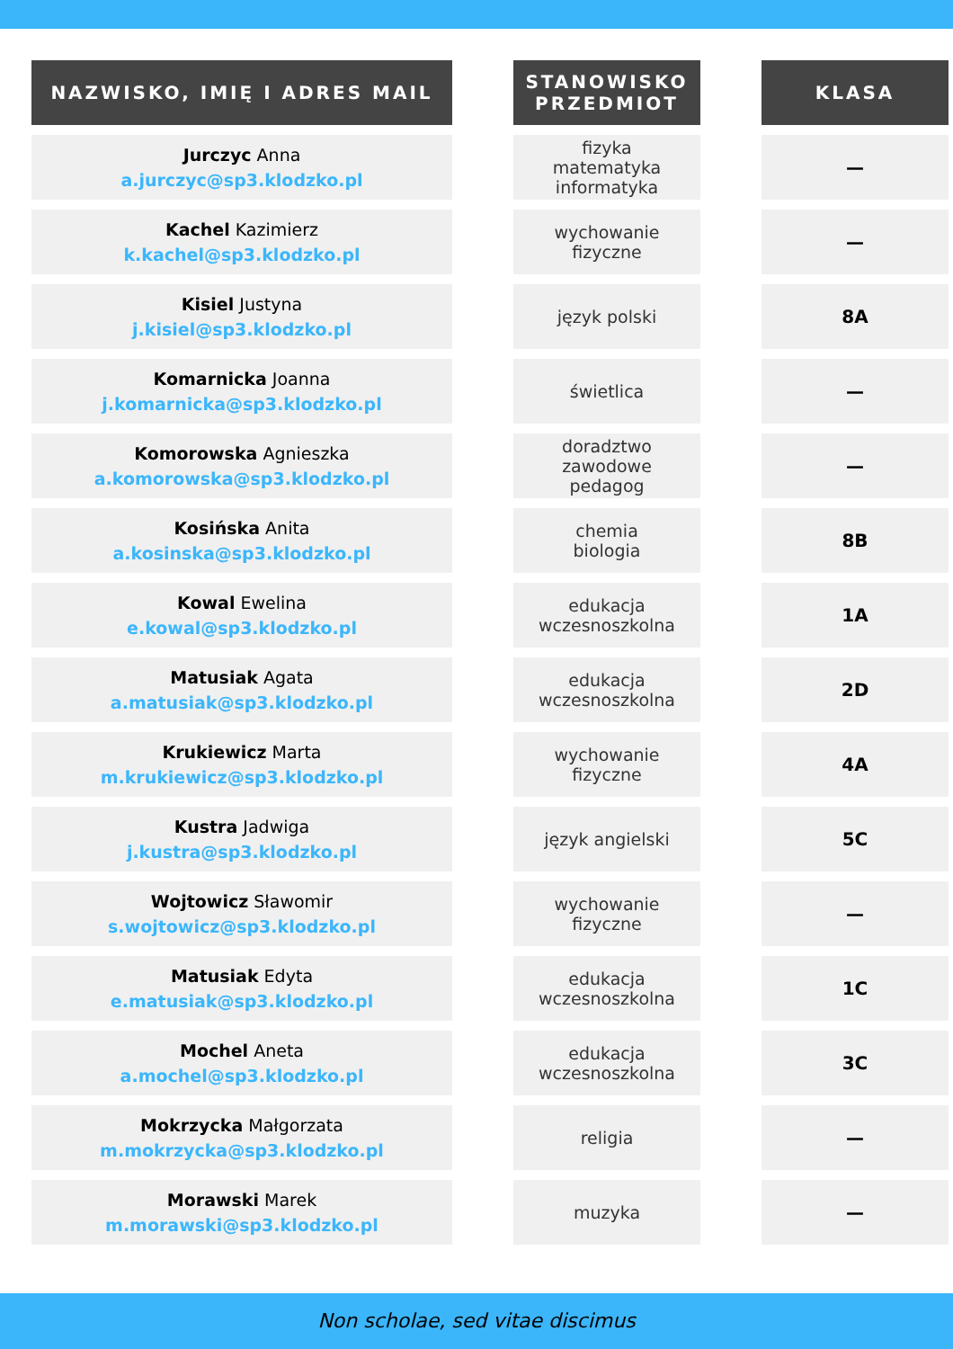| NAZWISKO, IMIĘ I ADRES MAIL | | STANOWISKO PRZEDMIOT | | KLASA |
| --- | --- | --- | --- | --- |
| Jurczyc Anna a.jurczyc@sp3.klodzko.pl | | fizyka matematyka informatyka | | — |
| Kachel Kazimierz k.kachel@sp3.klodzko.pl | | wychowanie fizyczne | | — |
| Kisiel Justyna j.kisiel@sp3.klodzko.pl | | język polski | | 8A |
| Komarnicka Joanna j.komarnicka@sp3.klodzko.pl | | świetlica | | — |
| Komorowska Agnieszka a.komorowska@sp3.klodzko.pl | | doradztwo zawodowe pedagog | | — |
| Kosińska Anita a.kosinska@sp3.klodzko.pl | | chemia biologia | | 8B |
| Kowal Ewelina e.kowal@sp3.klodzko.pl | | edukacja wczesnoszkolna | | 1A |
| Matusiak Agata a.matusiak@sp3.klodzko.pl | | edukacja wczesnoszkolna | | 2D |
| Krukiewicz Marta m.krukiewicz@sp3.klodzko.pl | | wychowanie fizyczne | | 4A |
| Kustra Jadwiga j.kustra@sp3.klodzko.pl | | język angielski | | 5C |
| Wojtowicz Sławomir s.wojtowicz@sp3.klodzko.pl | | wychowanie fizyczne | | — |
| Matusiak Edyta e.matusiak@sp3.klodzko.pl | | edukacja wczesnoszkolna | | 1C |
| Mochel Aneta a.mochel@sp3.klodzko.pl | | edukacja wczesnoszkolna | | 3C |
| Mokrzycka Małgorzata m.mokrzycka@sp3.klodzko.pl | | religia | | — |
| Morawski Marek m.morawski@sp3.klodzko.pl | | muzyka | | — |
Non scholae, sed vitae discimus